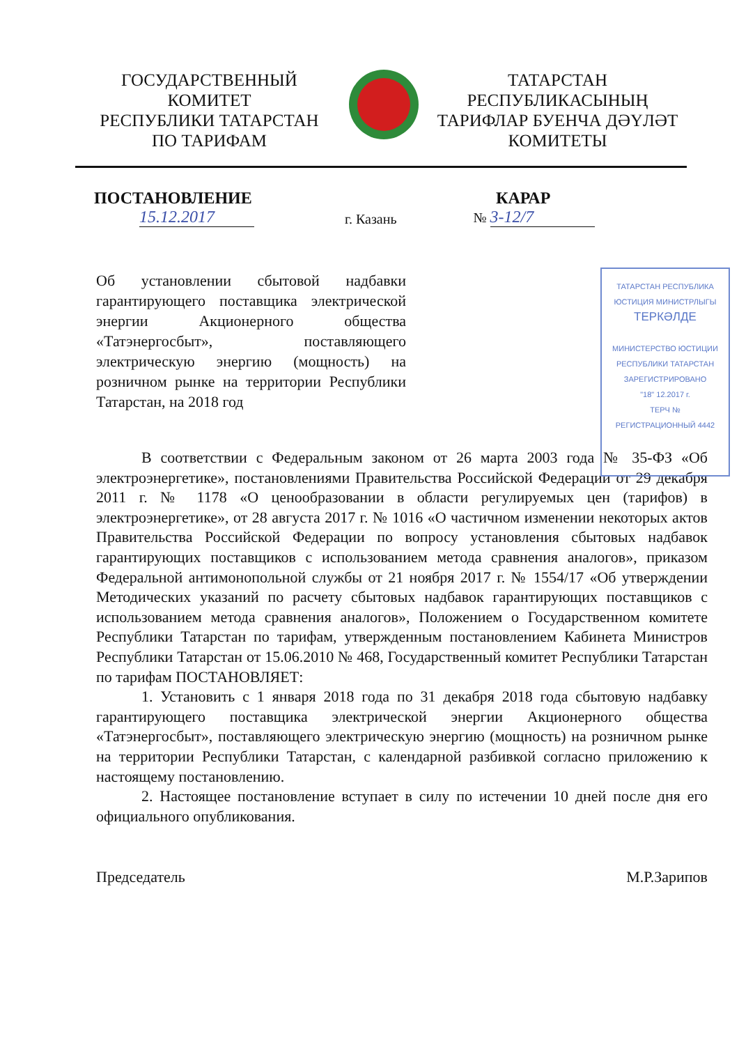ГОСУДАРСТВЕННЫЙ
КОМИТЕТ
РЕСПУБЛИКИ ТАТАРСТАН
ПО ТАРИФАМ
ТАТАРСТАН
РЕСПУБЛИКАСЫНЫҢ
ТАРИФЛАР БУЕНЧА ДӘҮЛӘТ
КОМИТЕТЫ
ПОСТАНОВЛЕНИЕ КАРАР
15.12.2017 г. Казань № 3-12/7
ТАТАРСТАН РЕСПУБЛИКА
ЮСТИЦИЯ МИНИСТРЛЫГЫ
ТЕРКӘЛДЕ
МИНИСТЕРСТВО ЮСТИЦИИ
РЕСПУБЛИКИ ТАТАРСТАН
ЗАРЕГИСТРИРОВАНО
"18" 12.2017 г.
ТЕРЧ №
РЕГИСТРАЦИОННЫЙ 4442
Об установлении сбытовой надбавки гарантирующего поставщика электрической энергии Акционерного общества «Татэнергосбыт», поставляющего электрическую энергию (мощность) на розничном рынке на территории Республики Татарстан, на 2018 год
В соответствии с Федеральным законом от 26 марта 2003 года № 35-ФЗ «Об электроэнергетике», постановлениями Правительства Российской Федерации от 29 декабря 2011 г. № 1178 «О ценообразовании в области регулируемых цен (тарифов) в электроэнергетике», от 28 августа 2017 г. № 1016 «О частичном изменении некоторых актов Правительства Российской Федерации по вопросу установления сбытовых надбавок гарантирующих поставщиков с использованием метода сравнения аналогов», приказом Федеральной антимонопольной службы от 21 ноября 2017 г. № 1554/17 «Об утверждении Методических указаний по расчету сбытовых надбавок гарантирующих поставщиков с использованием метода сравнения аналогов», Положением о Государственном комитете Республики Татарстан по тарифам, утвержденным постановлением Кабинета Министров Республики Татарстан от 15.06.2010 № 468, Государственный комитет Республики Татарстан по тарифам ПОСТАНОВЛЯЕТ:
1. Установить с 1 января 2018 года по 31 декабря 2018 года сбытовую надбавку гарантирующего поставщика электрической энергии Акционерного общества «Татэнергосбыт», поставляющего электрическую энергию (мощность) на розничном рынке на территории Республики Татарстан, с календарной разбивкой согласно приложению к настоящему постановлению.
2. Настоящее постановление вступает в силу по истечении 10 дней после дня его официального опубликования.
Председатель М.Р.Зарипов